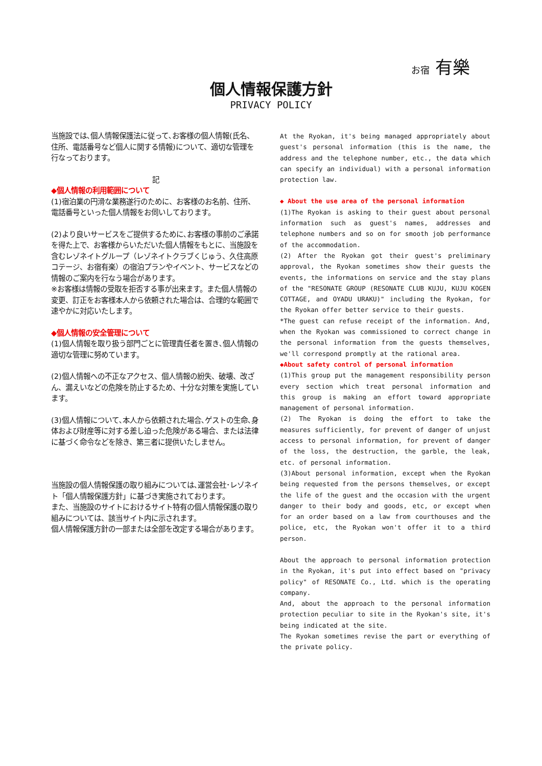お宿 有樂
個人情報保護方針
PRIVACY POLICY
当施設では､個人情報保護法に従って､お客様の個人情報(氏名、住所、電話番号など個人に関する情報)について、適切な管理を行なっております。
記
◆個人情報の利用範囲について
(1)宿泊業の円滑な業務遂行のために、お客様のお名前、住所、電話番号といった個人情報をお伺いしております。
(2)より良いサービスをご提供するために､お客様の事前のご承諾を得た上で、お客様からいただいた個人情報をもとに、当施設を含むレゾネイトグループ（レゾネイトクラブくじゅう、久住高原コテージ、お宿有楽）の宿泊プランやイベント、サービスなどの情報のご案内を行なう場合があります。
※お客様は情報の受取を拒否する事が出来ます。また個人情報の変更、訂正をお客様本人から依頼された場合は、合理的な範囲で速やかに対応いたします。
◆個人情報の安全管理について
(1)個人情報を取り扱う部門ごとに管理責任者を置き､個人情報の適切な管理に努めています。
(2)個人情報への不正なアクセス、個人情報の紛失、破壊、改ざん、漏えいなどの危険を防止するため、十分な対策を実施しています。
(3)個人情報について､本人から依頼された場合､ゲストの生命､身体および財産等に対する差し迫った危険がある場合、または法律に基づく命令などを除き、第三者に提供いたしません。
当施設の個人情報保護の取り組みについては､運営会社･レゾネイト「個人情報保護方針」に基づき実施されております。
また、当施設のサイトにおけるサイト特有の個人情報保護の取り組みについては、該当サイト内に示されます。
個人情報保護方針の一部または全部を改定する場合があります。
At the Ryokan, it's being managed appropriately about guest's personal information (this is the name, the address and the telephone number, etc., the data which can specify an individual) with a personal information protection law.
◆ About the use area of the personal information
(1)The Ryokan is asking to their guest about personal information such as guest's names, addresses and telephone numbers and so on for smooth job performance of the accommodation.
(2) After the Ryokan got their guest's preliminary approval, the Ryokan sometimes show their guests the events, the informations on service and the stay plans of the "RESONATE GROUP (RESONATE CLUB KUJU, KUJU KOGEN COTTAGE, and OYADU URAKU)" including the Ryokan, for the Ryokan offer better service to their guests.
*The guest can refuse receipt of the information. And, when the Ryokan was commissioned to correct change in the personal information from the guests themselves, we'll correspond promptly at the rational area.
◆About safety control of personal information
(1)This group put the management responsibility person every section which treat personal information and this group is making an effort toward appropriate management of personal information.
(2) The Ryokan is doing the effort to take the measures sufficiently, for prevent of danger of unjust access to personal information, for prevent of danger of the loss, the destruction, the garble, the leak, etc. of personal information.
(3)About personal information, except when the Ryokan being requested from the persons themselves, or except the life of the guest and the occasion with the urgent danger to their body and goods, etc, or except when for an order based on a law from courthouses and the police, etc, the Ryokan won't offer it to a third person.
About the approach to personal information protection in the Ryokan, it's put into effect based on "privacy policy" of RESONATE Co., Ltd. which is the operating company.
And, about the approach to the personal information protection peculiar to site in the Ryokan's site, it's being indicated at the site.
The Ryokan sometimes revise the part or everything of the private policy.